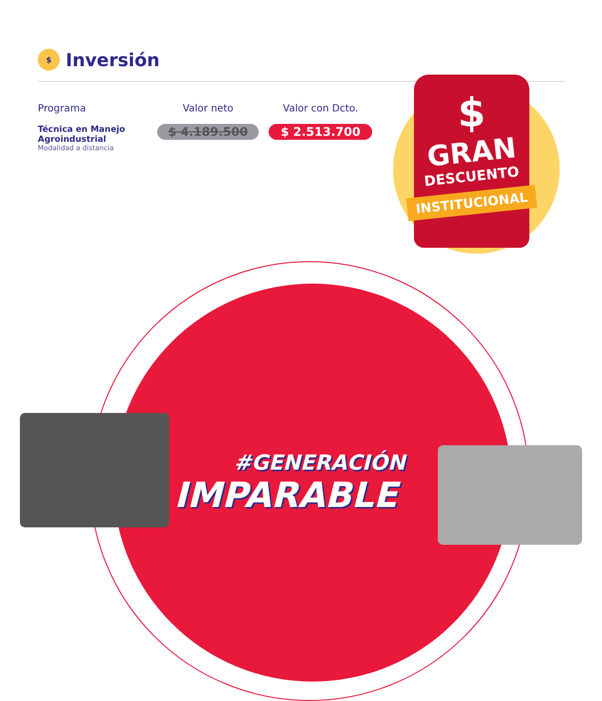$
Inversión
| Programa | Valor neto | Valor con Dcto. |
| --- | --- | --- |
| Técnica en Manejo Agroindustrial Modalidad a distancia | $ 4.189.500 | $ 2.513.700 |
$
GRAN
DESCUENTO
INSTITUCIONAL
#GENERACIÓN
IMPARABLE